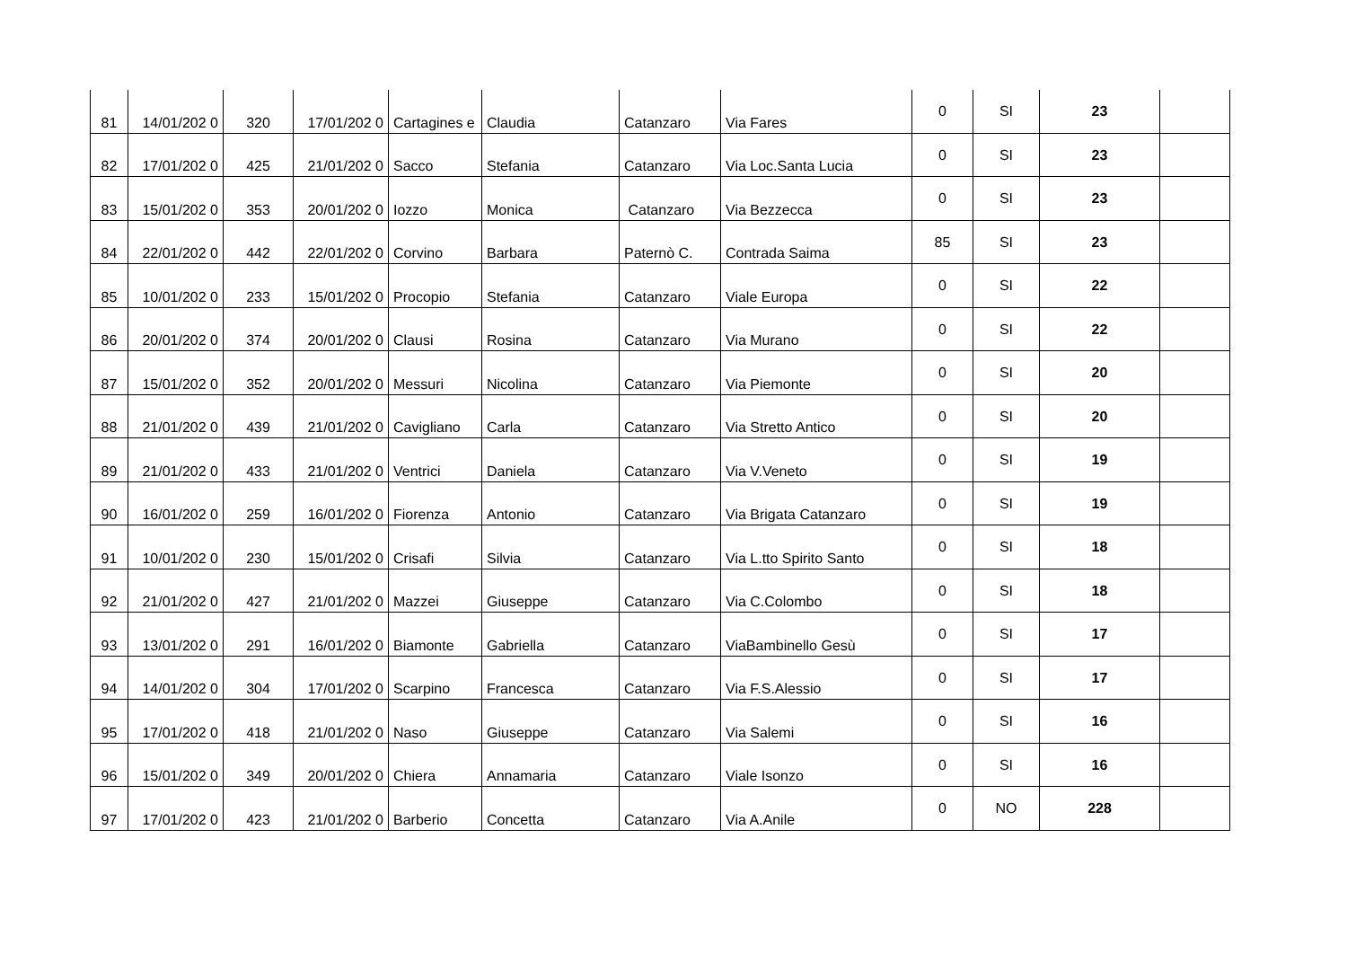| 81 | 14/01/202 0 | 320 | 17/01/202 0 | Cartagines e | Claudia | Catanzaro | Via Fares | 0 | SI | 23 | |
| 82 | 17/01/202 0 | 425 | 21/01/202 0 | Sacco | Stefania | Catanzaro | Via Loc.Santa Lucia | 0 | SI | 23 | |
| 83 | 15/01/202 0 | 353 | 20/01/202 0 | Iozzo | Monica | Catanzaro | Via Bezzecca | 0 | SI | 23 | |
| 84 | 22/01/202 0 | 442 | 22/01/202 0 | Corvino | Barbara | Paternò C. | Contrada Saima | 85 | SI | 23 | |
| 85 | 10/01/202 0 | 233 | 15/01/202 0 | Procopio | Stefania | Catanzaro | Viale Europa | 0 | SI | 22 | |
| 86 | 20/01/202 0 | 374 | 20/01/202 0 | Clausi | Rosina | Catanzaro | Via Murano | 0 | SI | 22 | |
| 87 | 15/01/202 0 | 352 | 20/01/202 0 | Messuri | Nicolina | Catanzaro | Via Piemonte | 0 | SI | 20 | |
| 88 | 21/01/202 0 | 439 | 21/01/202 0 | Cavigliano | Carla | Catanzaro | Via Stretto Antico | 0 | SI | 20 | |
| 89 | 21/01/202 0 | 433 | 21/01/202 0 | Ventrici | Daniela | Catanzaro | Via V.Veneto | 0 | SI | 19 | |
| 90 | 16/01/202 0 | 259 | 16/01/202 0 | Fiorenza | Antonio | Catanzaro | Via Brigata Catanzaro | 0 | SI | 19 | |
| 91 | 10/01/202 0 | 230 | 15/01/202 0 | Crisafi | Silvia | Catanzaro | Via L.tto Spirito Santo | 0 | SI | 18 | |
| 92 | 21/01/202 0 | 427 | 21/01/202 0 | Mazzei | Giuseppe | Catanzaro | Via C.Colombo | 0 | SI | 18 | |
| 93 | 13/01/202 0 | 291 | 16/01/202 0 | Biamonte | Gabriella | Catanzaro | ViaBambinello Gesù | 0 | SI | 17 | |
| 94 | 14/01/202 0 | 304 | 17/01/202 0 | Scarpino | Francesca | Catanzaro | Via F.S.Alessio | 0 | SI | 17 | |
| 95 | 17/01/202 0 | 418 | 21/01/202 0 | Naso | Giuseppe | Catanzaro | Via Salemi | 0 | SI | 16 | |
| 96 | 15/01/202 0 | 349 | 20/01/202 0 | Chiera | Annamaria | Catanzaro | Viale Isonzo | 0 | SI | 16 | |
| 97 | 17/01/202 0 | 423 | 21/01/202 0 | Barberio | Concetta | Catanzaro | Via A.Anile | 0 | NO | 228 | |